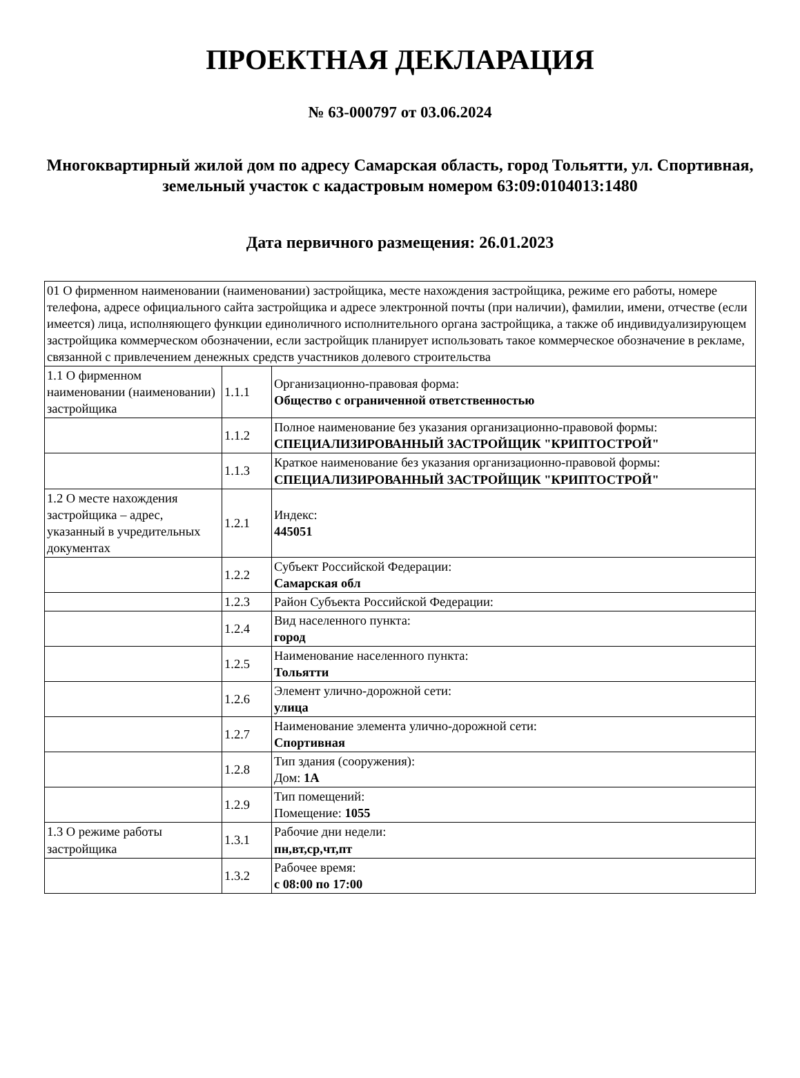ПРОЕКТНАЯ ДЕКЛАРАЦИЯ
№ 63-000797 от 03.06.2024
Многоквартирный жилой дом по адресу Самарская область, город Тольятти, ул. Спортивная, земельный участок с кадастровым номером 63:09:0104013:1480
Дата первичного размещения: 26.01.2023
| 01 О фирменном наименовании (наименовании) застройщика, месте нахождения застройщика, режиме его работы, номере телефона, адресе официального сайта застройщика и адресе электронной почты (при наличии), фамилии, имени, отчестве (если имеется) лица, исполняющего функции единоличного исполнительного органа застройщика, а также об индивидуализирующем застройщика коммерческом обозначении, если застройщик планирует использовать такое коммерческое обозначение в рекламе, связанной с привлечением денежных средств участников долевого строительства | | |
| 1.1 О фирменном наименовании (наименовании) застройщика | 1.1.1 | Организационно-правовая форма: Общество с ограниченной ответственностью |
| | 1.1.2 | Полное наименование без указания организационно-правовой формы: СПЕЦИАЛИЗИРОВАННЫЙ ЗАСТРОЙЩИК "КРИПТОСТРОЙ" |
| | 1.1.3 | Краткое наименование без указания организационно-правовой формы: СПЕЦИАЛИЗИРОВАННЫЙ ЗАСТРОЙЩИК "КРИПТОСТРОЙ" |
| 1.2 О месте нахождения застройщика – адрес, указанный в учредительных документах | 1.2.1 | Индекс: 445051 |
| | 1.2.2 | Субъект Российской Федерации: Самарская обл |
| | 1.2.3 | Район Субъекта Российской Федерации: |
| | 1.2.4 | Вид населенного пункта: город |
| | 1.2.5 | Наименование населенного пункта: Тольятти |
| | 1.2.6 | Элемент улично-дорожной сети: улица |
| | 1.2.7 | Наименование элемента улично-дорожной сети: Спортивная |
| | 1.2.8 | Тип здания (сооружения): Дом: 1А |
| | 1.2.9 | Тип помещений: Помещение: 1055 |
| 1.3 О режиме работы застройщика | 1.3.1 | Рабочие дни недели: пн,вт,ср,чт,пт |
| | 1.3.2 | Рабочее время: с 08:00 по 17:00 |